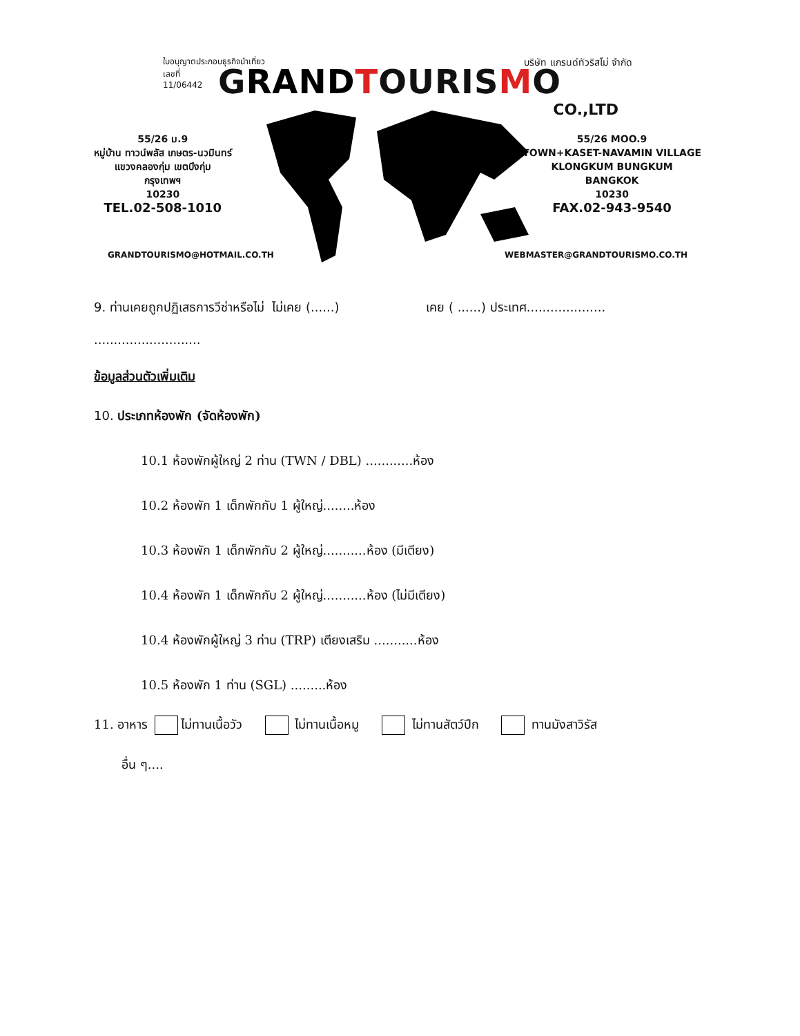ใบอนุญาตประกอบธุรกิจนำเที่ยว
เลขที่
11/06442 บริษัท แกรนด์ทัวริสโม่ จำกัด
GRAND TOURISMO
CO.,LTD
55/26 ม.9
หมู่บ้าน ทาวน์พลัส เกษตร-นวมินทร์
แขวงคลองกุ่ม เขตบึงกุ่ม
กรุงเทพฯ
10230
TEL.02-508-1010
55/26 MOO.9
TOWN+KASET-NAVAMIN VILLAGE
KLONGKUM BUNGKUM
BANGKOK
10230
FAX.02-943-9540
GRANDTOURISMO@HOTMAIL.CO.TH WEBMASTER@GRANDTOURISMO.CO.TH
9. ท่านเคยถูกปฏิเสธการวีซ่าหรือไม่ ไม่เคย (......) เคย ( ......) ประเทศ....................
...........................
ข้อมูลส่วนตัวเพิ่มเติม
10. ประเภทห้องพัก (จัดห้องพัก)
10.1 ห้องพักผู้ใหญ่ 2 ท่าน (TWN / DBL) ............ห้อง
10.2 ห้องพัก 1 เด็กพักกับ 1 ผู้ใหญ่........ห้อง
10.3 ห้องพัก 1 เด็กพักกับ 2 ผู้ใหญ่...........ห้อง (มีเตียง)
10.4 ห้องพัก 1 เด็กพักกับ 2 ผู้ใหญ่...........ห้อง (ไม่มีเตียง)
10.4 ห้องพักผู้ใหญ่ 3 ท่าน (TRP) เตียงเสริม ...........ห้อง
10.5 ห้องพัก 1 ท่าน (SGL) .........ห้อง
11. อาหาร ไม่ทานเนื้อวัว ไม่ทานเนื้อหมู ไม่ทานสัตว์ปีก ทานมังสาวิรัส
อื่น ๆ....